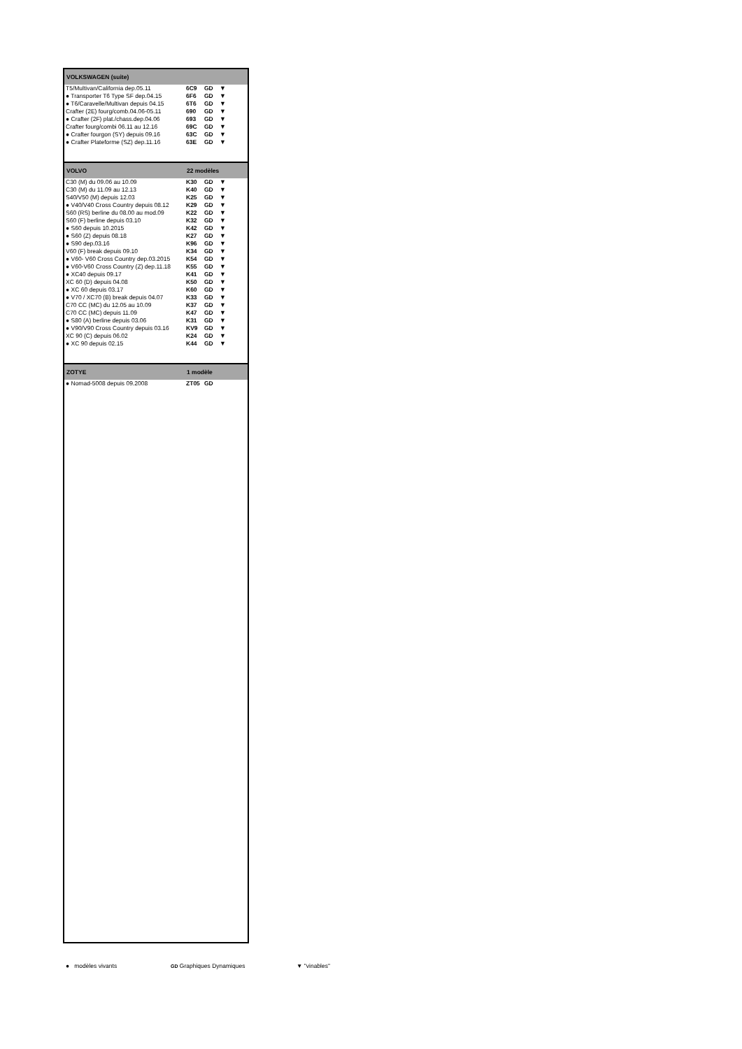| VOLKSWAGEN (suite) | | | |
| --- | --- | --- | --- |
| T5/Multivan/California dep.05.11 | 6C9 | GD | ▼ |
| ● Transporter T6 Type SF dep.04.15 | 6F6 | GD | ▼ |
| ● T6/Caravelle/Multivan depuis 04.15 | 6T6 | GD | ▼ |
| Crafter (2E) fourg/comb.04.06-05.11 | 690 | GD | ▼ |
| ● Crafter (2F) plat./chass.dep.04.06 | 693 | GD | ▼ |
| Crafter fourg/combi 06.11 au 12.16 | 69C | GD | ▼ |
| ● Crafter fourgon (SY) depuis 09.16 | 63C | GD | ▼ |
| ● Crafter Plateforme (SZ) dep.11.16 | 63E | GD | ▼ |
| VOLVO | 22 modèles | | |
| C30 (M) du 09.06 au 10.09 | K30 | GD | ▼ |
| C30 (M) du 11.09 au 12.13 | K40 | GD | ▼ |
| S40/V50 (M) depuis 12.03 | K25 | GD | ▼ |
| ● V40/V40 Cross Country depuis 08.12 | K29 | GD | ▼ |
| S60 (RS) berline du 08.00 au mod.09 | K22 | GD | ▼ |
| S60 (F) berline depuis 03.10 | K32 | GD | ▼ |
| ● S60 depuis 10.2015 | K42 | GD | ▼ |
| ● S60 (Z) depuis 08.18 | K27 | GD | ▼ |
| ● S90 dep.03.16 | K96 | GD | ▼ |
| V60 (F) break depuis 09.10 | K34 | GD | ▼ |
| ● V60- V60 Cross Country dep.03.2015 | K54 | GD | ▼ |
| ● V60-V60 Cross Country (Z) dep.11.18 | K55 | GD | ▼ |
| ● XC40 depuis 09.17 | K41 | GD | ▼ |
| XC 60 (D) depuis 04.08 | K50 | GD | ▼ |
| ● XC 60 depuis 03.17 | K60 | GD | ▼ |
| ● V70 / XC70 (B) break depuis 04.07 | K33 | GD | ▼ |
| C70 CC (MC) du 12.05 au 10.09 | K37 | GD | ▼ |
| C70 CC (MC) depuis 11.09 | K47 | GD | ▼ |
| ● S80 (A) berline depuis 03.06 | K31 | GD | ▼ |
| ● V90/V90 Cross Country depuis 03.16 | KV9 | GD | ▼ |
| XC 90 (C) depuis 06.02 | K24 | GD | ▼ |
| ● XC 90 depuis 02.15 | K44 | GD | ▼ |
| ZOTYE | 1 modèle | | |
| ● Nomad-5008 depuis 09.2008 | ZT05 | GD | |
● modèles vivants GD Graphiques Dynamiques ▼ "vinables"